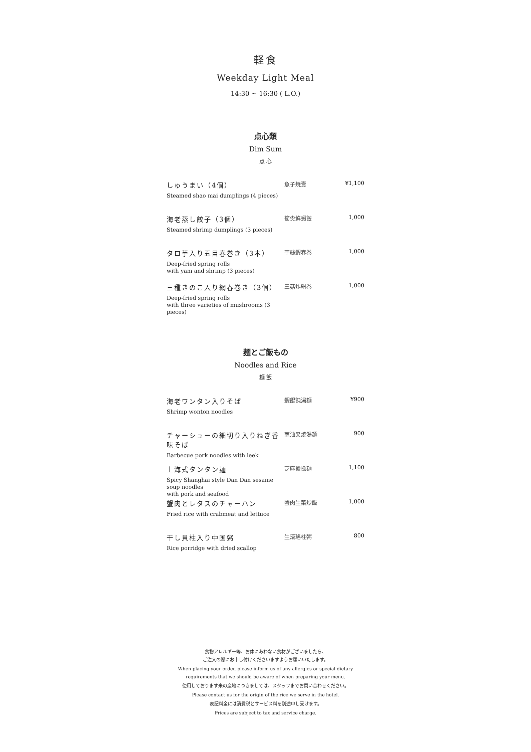軽食
Weekday Light Meal
14:30 ~ 16:30 ( L.O.)
点心類
Dim Sum
点 心
| しゅうまい（4個） Steamed shao mai dumplings (4 pieces) | 魚子焼賣 | ¥1,100 |
| 海老蒸し餃子（3個） Steamed shrimp dumplings (3 pieces) | 筍尖鮮蝦餃 | 1,000 |
| タロ芋入り五目春巻き（3本） Deep-fried spring rolls with yam and shrimp (3 pieces) | 芋絲蝦春巻 | 1,000 |
| 三種きのこ入り網春巻き（3個） Deep-fried spring rolls with three varieties of mushrooms (3 pieces) | 三菇炸網巻 | 1,000 |
麺とご飯もの
Noodles and Rice
麺 飯
| 海老ワンタン入りそば Shrimp wonton noodles | 蝦餛飩湯麺 | ¥900 |
| チャーシューの細切り入りねぎ香味そば Barbecue pork noodles with leek | 葱油叉焼湯麺 | 900 |
| 上海式タンタン麺 Spicy Shanghai style Dan Dan sesame soup noodles with pork and seafood | 芝麻擔擔麺 | 1,100 |
| 蟹肉とレタスのチャーハン Fried rice with crabmeat and lettuce | 蟹肉生菜炒飯 | 1,000 |
| 干し貝柱入り中国粥 Rice porridge with dried scallop | 生滾瑤柱粥 | 800 |
食物アレルギー等、お体にあわない食材がございましたら、
ご注文の際にお申し付けくださいますようお願いいたします。
When placing your order, please inform us of any allergies or special dietary
requirements that we should be aware of when preparing your menu.
使用しております米の産地につきましては、スタッフまでお問い合わせください。
Please contact us for the origin of the rice we serve in the hotel.
表記料金には消費税とサービス料を別途申し受けます。
Prices are subject to tax and service charge.